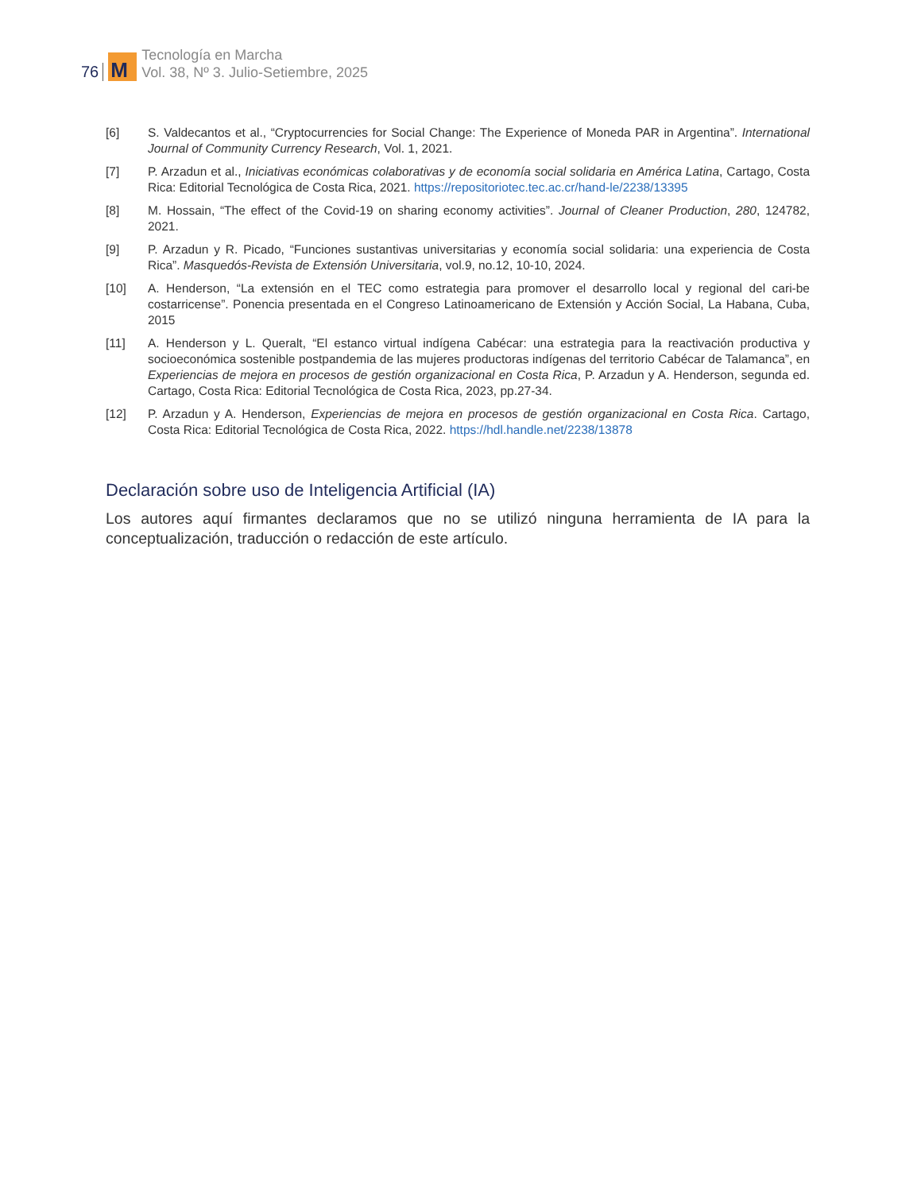76
M
Tecnología en Marcha
Vol. 38, Nº 3. Julio-Setiembre, 2025
[6] S. Valdecantos et al., “Cryptocurrencies for Social Change: The Experience of Moneda PAR in Argentina”. International Journal of Community Currency Research, Vol. 1, 2021.
[7] P. Arzadun et al., Iniciativas económicas colaborativas y de economía social solidaria en América Latina, Cartago, Costa Rica: Editorial Tecnológica de Costa Rica, 2021. https://repositoriotec.tec.ac.cr/hand-le/2238/13395
[8] M. Hossain, “The effect of the Covid-19 on sharing economy activities”. Journal of Cleaner Production, 280, 124782, 2021.
[9] P. Arzadun y R. Picado, “Funciones sustantivas universitarias y economía social solidaria: una experiencia de Costa Rica”. Masquedós-Revista de Extensión Universitaria, vol.9, no.12, 10-10, 2024.
[10] A. Henderson, “La extensión en el TEC como estrategia para promover el desarrollo local y regional del cari-be costarricense”. Ponencia presentada en el Congreso Latinoamericano de Extensión y Acción Social, La Habana, Cuba, 2015
[11] A. Henderson y L. Queralt, “El estanco virtual indígena Cabécar: una estrategia para la reactivación productiva y socioeconómica sostenible postpandemia de las mujeres productoras indígenas del territorio Cabécar de Talamanca”, en Experiencias de mejora en procesos de gestión organizacional en Costa Rica, P. Arzadun y A. Henderson, segunda ed. Cartago, Costa Rica: Editorial Tecnológica de Costa Rica, 2023, pp.27-34.
[12] P. Arzadun y A. Henderson, Experiencias de mejora en procesos de gestión organizacional en Costa Rica. Cartago, Costa Rica: Editorial Tecnológica de Costa Rica, 2022. https://hdl.handle.net/2238/13878
Declaración sobre uso de Inteligencia Artificial (IA)
Los autores aquí firmantes declaramos que no se utilizó ninguna herramienta de IA para la conceptualización, traducción o redacción de este artículo.